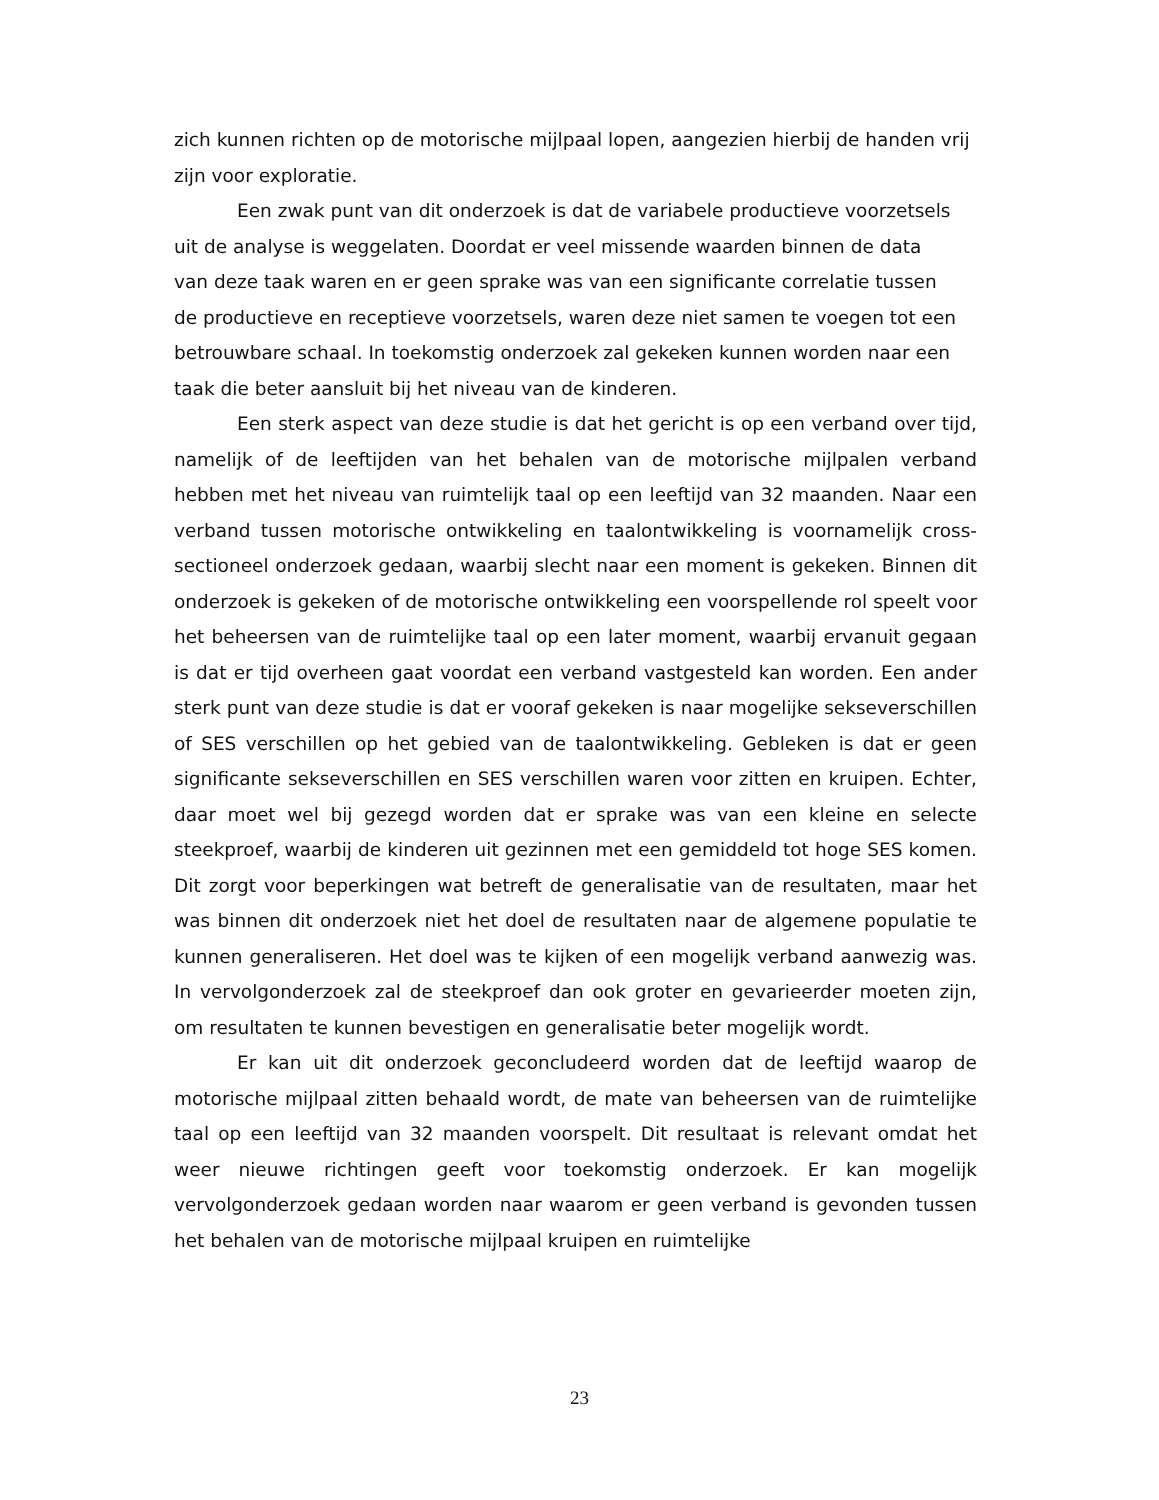zich kunnen richten op de motorische mijlpaal lopen, aangezien hierbij de handen vrij zijn voor exploratie.
Een zwak punt van dit onderzoek is dat de variabele productieve voorzetsels uit de analyse is weggelaten. Doordat er veel missende waarden binnen de data van deze taak waren en er geen sprake was van een significante correlatie tussen de productieve en receptieve voorzetsels, waren deze niet samen te voegen tot een betrouwbare schaal. In toekomstig onderzoek zal gekeken kunnen worden naar een taak die beter aansluit bij het niveau van de kinderen.
Een sterk aspect van deze studie is dat het gericht is op een verband over tijd, namelijk of de leeftijden van het behalen van de motorische mijlpalen verband hebben met het niveau van ruimtelijk taal op een leeftijd van 32 maanden. Naar een verband tussen motorische ontwikkeling en taalontwikkeling is voornamelijk cross-sectioneel onderzoek gedaan, waarbij slecht naar een moment is gekeken. Binnen dit onderzoek is gekeken of de motorische ontwikkeling een voorspellende rol speelt voor het beheersen van de ruimtelijke taal op een later moment, waarbij ervanuit gegaan is dat er tijd overheen gaat voordat een verband vastgesteld kan worden. Een ander sterk punt van deze studie is dat er vooraf gekeken is naar mogelijke sekseverschillen of SES verschillen op het gebied van de taalontwikkeling. Gebleken is dat er geen significante sekseverschillen en SES verschillen waren voor zitten en kruipen. Echter, daar moet wel bij gezegd worden dat er sprake was van een kleine en selecte steekproef, waarbij de kinderen uit gezinnen met een gemiddeld tot hoge SES komen. Dit zorgt voor beperkingen wat betreft de generalisatie van de resultaten, maar het was binnen dit onderzoek niet het doel de resultaten naar de algemene populatie te kunnen generaliseren. Het doel was te kijken of een mogelijk verband aanwezig was. In vervolgonderzoek zal de steekproef dan ook groter en gevarieerder moeten zijn, om resultaten te kunnen bevestigen en generalisatie beter mogelijk wordt.
Er kan uit dit onderzoek geconcludeerd worden dat de leeftijd waarop de motorische mijlpaal zitten behaald wordt, de mate van beheersen van de ruimtelijke taal op een leeftijd van 32 maanden voorspelt. Dit resultaat is relevant omdat het weer nieuwe richtingen geeft voor toekomstig onderzoek. Er kan mogelijk vervolgonderzoek gedaan worden naar waarom er geen verband is gevonden tussen het behalen van de motorische mijlpaal kruipen en ruimtelijke
23